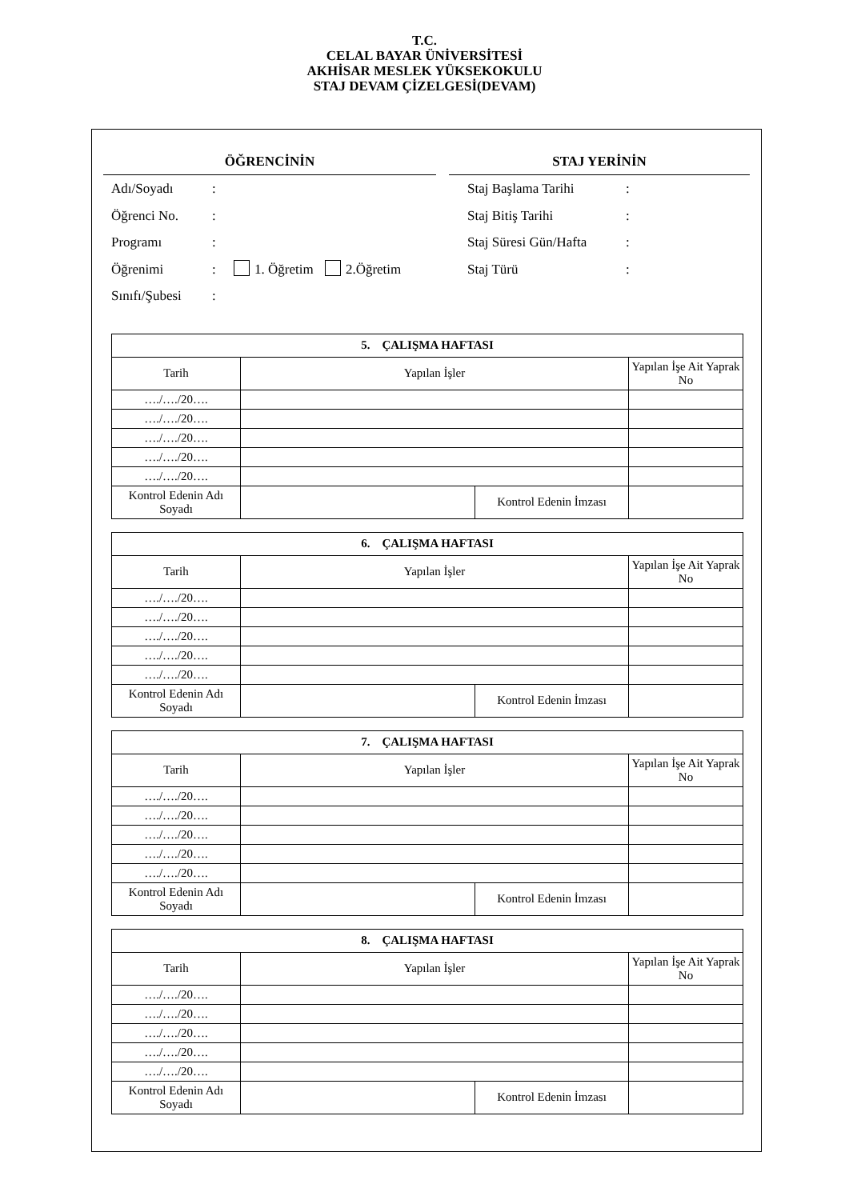T.C.
CELAL BAYAR ÜNİVERSİTESİ
AKHİSAR MESLEK YÜKSEKOKULU
STAJ DEVAM ÇİZELGESİ(DEVAM)
ÖĞRENCİNİN STAJ YERİNİN
Adı/Soyadı:
Öğrenci No.:
Programı:
Öğrenimi: 1. Öğretim 2.Öğretim
Sınıfı/Şubesi:
Staj Başlama Tarihi:
Staj Bitiş Tarihi:
Staj Süresi Gün/Hafta:
Staj Türü:
| 5. ÇALIŞMA HAFTASI | | | |
| Tarih | Yapılan İşler | | Yapılan İşe Ait Yaprak No |
| …./…./20…. | | | |
| …./…./20…. | | | |
| …./…./20…. | | | |
| …./…./20…. | | | |
| …./…./20…. | | | |
| Kontrol Edenin Adı Soyadı | | Kontrol Edenin İmzası | |
| 6. ÇALIŞMA HAFTASI | | | |
| Tarih | Yapılan İşler | | Yapılan İşe Ait Yaprak No |
| …./…./20…. | | | |
| …./…./20…. | | | |
| …./…./20…. | | | |
| …./…./20…. | | | |
| …./…./20…. | | | |
| Kontrol Edenin Adı Soyadı | | Kontrol Edenin İmzası | |
| 7. ÇALIŞMA HAFTASI | | | |
| Tarih | Yapılan İşler | | Yapılan İşe Ait Yaprak No |
| …./…./20…. | | | |
| …./…./20…. | | | |
| …./…./20…. | | | |
| …./…./20…. | | | |
| …./…./20…. | | | |
| Kontrol Edenin Adı Soyadı | | Kontrol Edenin İmzası | |
| 8. ÇALIŞMA HAFTASI | | | |
| Tarih | Yapılan İşler | | Yapılan İşe Ait Yaprak No |
| …./…./20…. | | | |
| …./…./20…. | | | |
| …./…./20…. | | | |
| …./…./20…. | | | |
| …./…./20…. | | | |
| Kontrol Edenin Adı Soyadı | | Kontrol Edenin İmzası | |